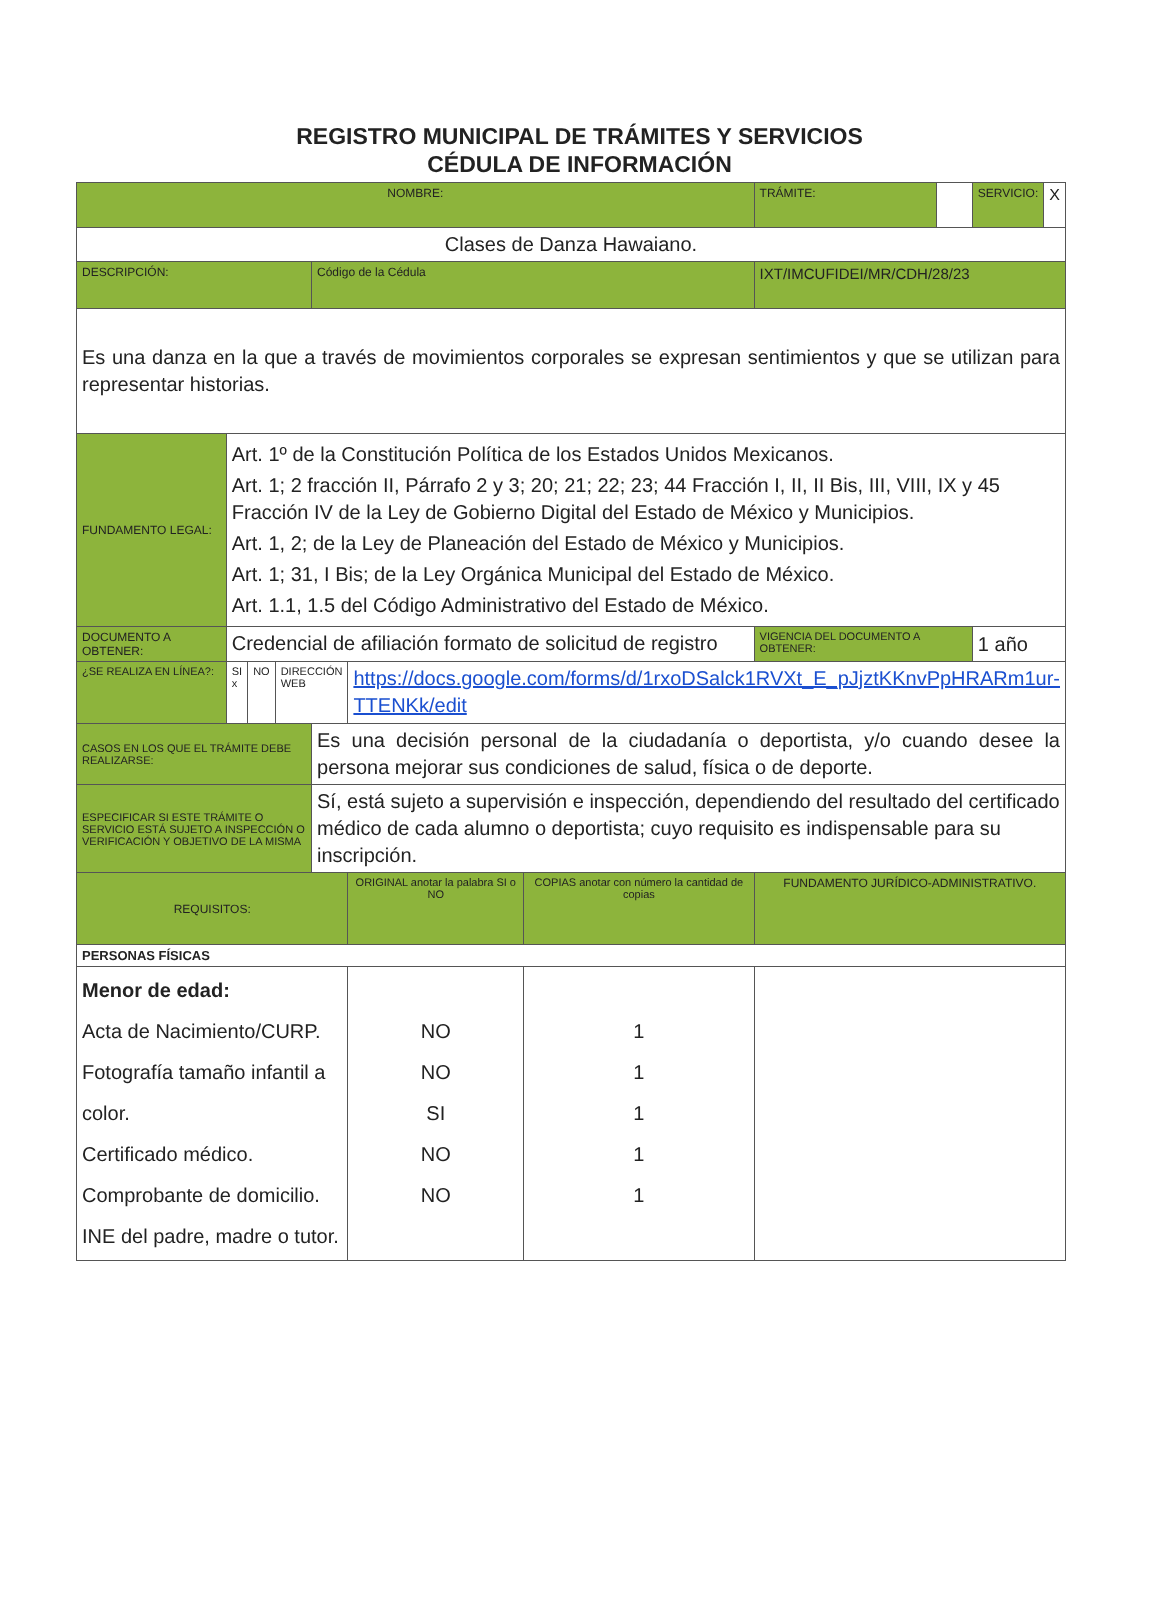REGISTRO MUNICIPAL DE TRÁMITES Y SERVICIOS
CÉDULA DE INFORMACIÓN
| NOMBRE: | | | | | | | TRÁMITE: | | SERVICIO: | X |
| Clases de Danza Hawaiano. | | | | | | | | | | |
| DESCRIPCIÓN: | | | | Código de la Cédula | | | IXT/IMCUFIDEI/MR/CDH/28/23 | | | |
| Es una danza en la que a través de movimientos corporales se expresan sentimientos y que se utilizan para representar historias. | | | | | | | | | | |
| FUNDAMENTO LEGAL: | Art. 1º de la Constitución Política de los Estados Unidos Mexicanos. Art. 1; 2 fracción II, Párrafo 2 y 3; 20; 21; 22; 23; 44 Fracción I, II, II Bis, III, VIII, IX y 45 Fracción IV de la Ley de Gobierno Digital del Estado de México y Municipios. Art. 1, 2; de la Ley de Planeación del Estado de México y Municipios. Art. 1; 31, I Bis; de la Ley Orgánica Municipal del Estado de México. Art. 1.1, 1.5 del Código Administrativo del Estado de México. | | | | | | | | | |
| DOCUMENTO A OBTENER: | Credencial de afiliación formato de solicitud de registro | | | | | | VIGENCIA DEL DOCUMENTO A OBTENER: | | 1 año | |
| ¿SE REALIZA EN LÍNEA?: | SI x | NO | DIRECCIÓN WEB | | https://docs.google.com/forms/d/1rxoDSalck1RVXt_E_pJjztKKnvPpHRARm1ur-TTENKk/edit | | | | | |
| CASOS EN LOS QUE EL TRÁMITE DEBE REALIZARSE: | | | | Es una decisión personal de la ciudadanía o deportista, y/o cuando desee la persona mejorar sus condiciones de salud, física o de deporte. | | | | | | |
| ESPECIFICAR SI ESTE TRÁMITE O SERVICIO ESTÁ SUJETO A INSPECCIÓN O VERIFICACIÓN Y OBJETIVO DE LA MISMA | | | | Sí, está sujeto a supervisión e inspección, dependiendo del resultado del certificado médico de cada alumno o deportista; cuyo requisito es indispensable para su inscripción. | | | | | | |
| REQUISITOS: | | | | | ORIGINAL anotar la palabra SI o NO | COPIAS anotar con número la cantidad de copias | FUNDAMENTO JURÍDICO-ADMINISTRATIVO. | | | |
| PERSONAS FÍSICAS | | | | | | | | | | |
| Menor de edad: Acta de Nacimiento/CURP. Fotografía tamaño infantil a color. Certificado médico. Comprobante de domicilio. INE del padre, madre o tutor. | | | | | NO NO SI NO NO | 1 1 1 1 1 | | | | |